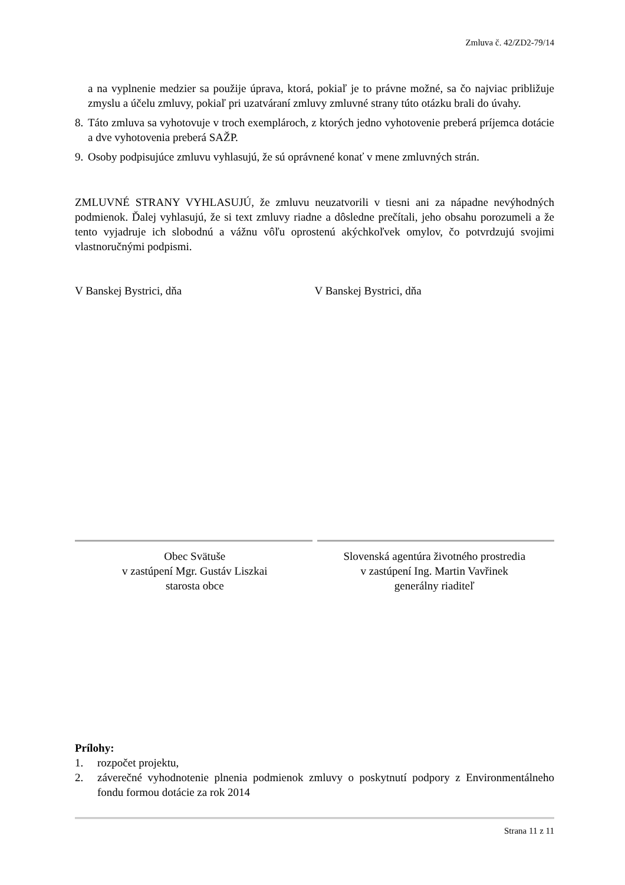Zmluva č. 42/ZD2-79/14
a na vyplnenie medzier sa použije úprava, ktorá, pokiaľ je to právne možné, sa čo najviac približuje zmyslu a účelu zmluvy, pokiaľ pri uzatváraní zmluvy zmluvné strany túto otázku brali do úvahy.
8. Táto zmluva sa vyhotovuje v troch exemplároch, z ktorých jedno vyhotovenie preberá príjemca dotácie a dve vyhotovenia preberá SAŽP.
9. Osoby podpisujúce zmluvu vyhlasujú, že sú oprávnené konať v mene zmluvných strán.
ZMLUVNÉ STRANY VYHLASUJÚ, že zmluvu neuzatvorili v tiesni ani za nápadne nevýhodných podmienok. Ďalej vyhlasujú, že si text zmluvy riadne a dôsledne prečítali, jeho obsahu porozumeli a že tento vyjadruje ich slobodnú a vážnu vôľu oprostenú akýchkoľvek omylov, čo potvrdzujú svojimi vlastnoručnými podpismi.
V Banskej Bystrici, dňa V Banskej Bystrici, dňa
Obec Svätuše
v zastúpení Mgr. Gustáv Liszkai
starosta obce
Slovenská agentúra životného prostredia
v zastúpení Ing. Martin Vavřinek
generálny riaditeľ
Prílohy:
1. rozpočet projektu,
2. záverečné vyhodnotenie plnenia podmienok zmluvy o poskytnutí podpory z Environmentálneho fondu formou dotácie za rok 2014
Strana 11 z 11